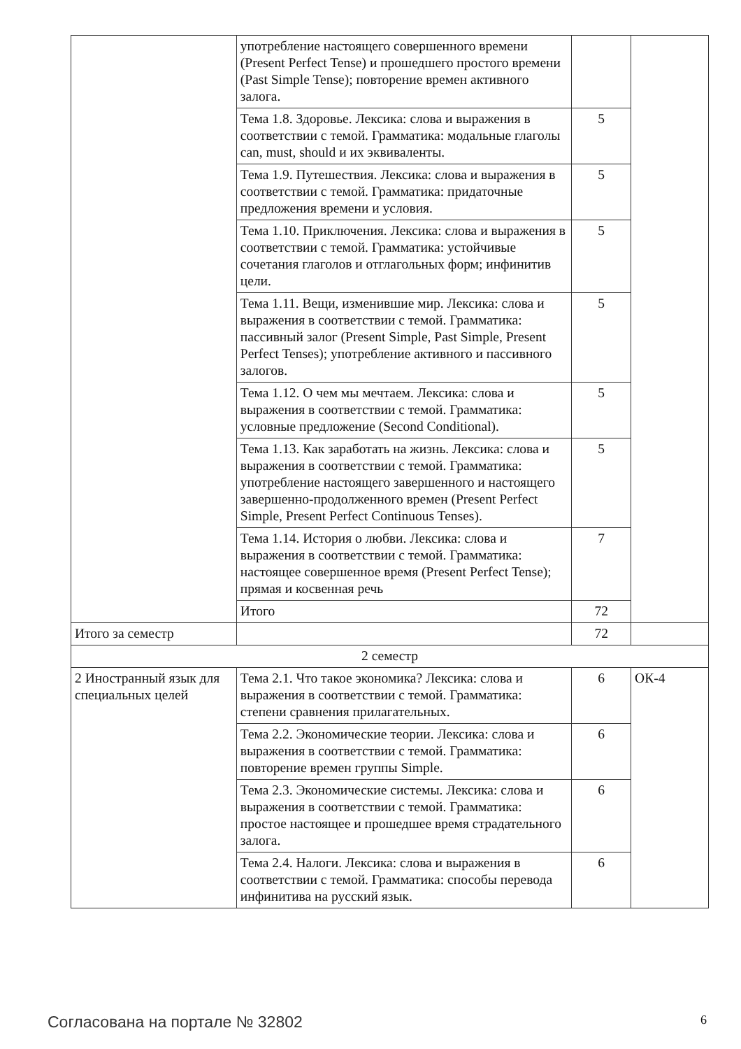| | употребление настоящего совершенного времени (Present Perfect Tense) и прошедшего простого времени (Past Simple Tense); повторение времен активного залога. | | |
| | Тема 1.8. Здоровье. Лексика: слова и выражения в соответствии с темой. Грамматика: модальные глаголы can, must, should и их эквиваленты. | 5 | |
| | Тема 1.9. Путешествия. Лексика: слова и выражения в соответствии с темой. Грамматика: придаточные предложения времени и условия. | 5 | |
| | Тема 1.10. Приключения. Лексика: слова и выражения в соответствии с темой. Грамматика: устойчивые сочетания глаголов и отглагольных форм; инфинитив цели. | 5 | |
| | Тема 1.11. Вещи, изменившие мир. Лексика: слова и выражения в соответствии с темой. Грамматика: пассивный залог (Present Simple, Past Simple, Present Perfect Tenses); употребление активного и пассивного залогов. | 5 | |
| | Тема 1.12. О чем мы мечтаем. Лексика: слова и выражения в соответствии с темой. Грамматика: условные предложение (Second Conditional). | 5 | |
| | Тема 1.13. Как заработать на жизнь. Лексика: слова и выражения в соответствии с темой. Грамматика: употребление настоящего завершенного и настоящего завершенно-продолженного времен (Present Perfect Simple, Present Perfect Continuous Tenses). | 5 | |
| | Тема 1.14. История о любви. Лексика: слова и выражения в соответствии с темой. Грамматика: настоящее совершенное время (Present Perfect Tense); прямая и косвенная речь | 7 | |
| | Итого | 72 | |
| Итого за семестр | | 72 | |
| 2 семестр | | | |
| 2 Иностранный язык для специальных целей | Тема 2.1. Что такое экономика? Лексика: слова и выражения в соответствии с темой. Грамматика: степени сравнения прилагательных. | 6 | ОК-4 |
| | Тема 2.2. Экономические теории. Лексика: слова и выражения в соответствии с темой. Грамматика: повторение времен группы Simple. | 6 | |
| | Тема 2.3. Экономические системы. Лексика: слова и выражения в соответствии с темой. Грамматика: простое настоящее и прошедшее время страдательного залога. | 6 | |
| | Тема 2.4. Налоги. Лексика: слова и выражения в соответствии с темой. Грамматика: способы перевода инфинитива на русский язык. | 6 | |
Согласована на портале № 32802 6